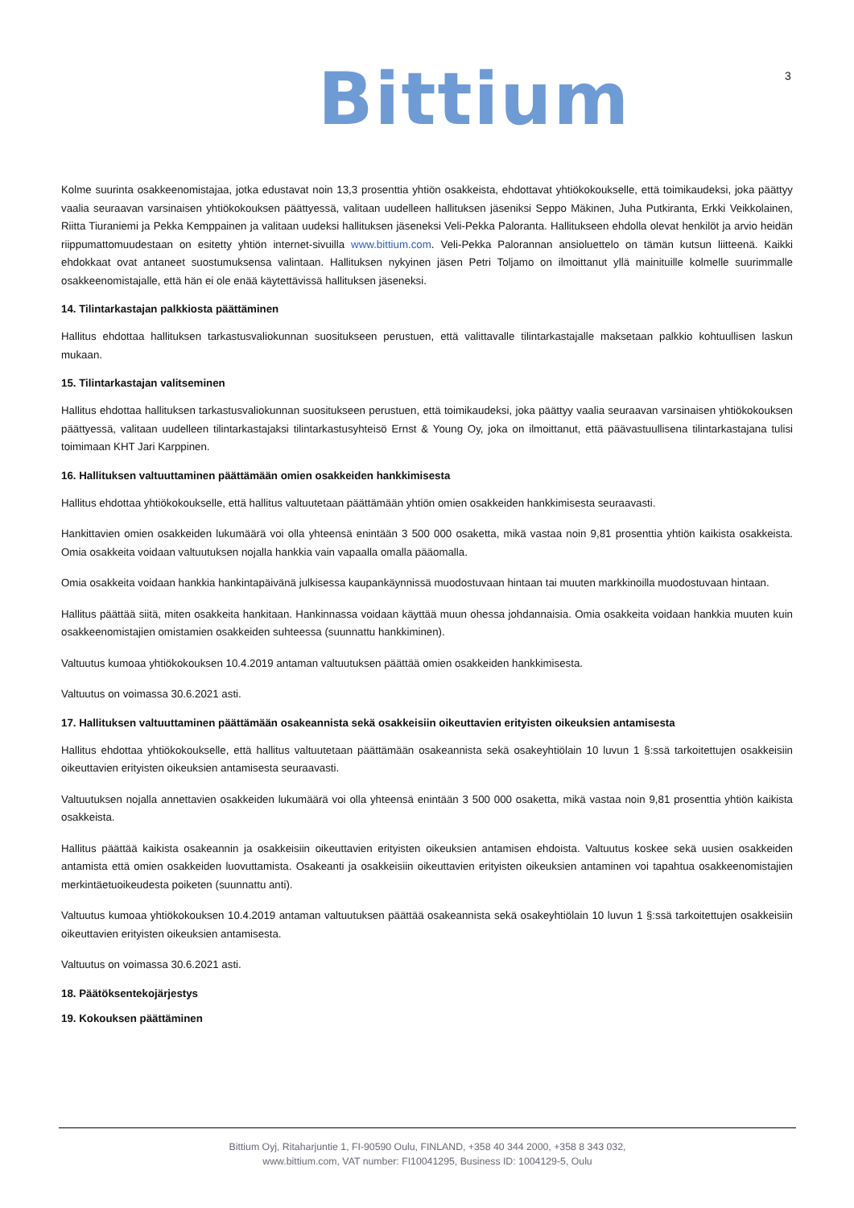Bittium 3
Kolme suurinta osakkeenomistajaa, jotka edustavat noin 13,3 prosenttia yhtiön osakkeista, ehdottavat yhtiökokoukselle, että toimikaudeksi, joka päättyy vaalia seuraavan varsinaisen yhtiökokouksen päättyessä, valitaan uudelleen hallituksen jäseniksi Seppo Mäkinen, Juha Putkiranta, Erkki Veikkolainen, Riitta Tiuraniemi ja Pekka Kemppainen ja valitaan uudeksi hallituksen jäseneksi Veli-Pekka Paloranta. Hallitukseen ehdolla olevat henkilöt ja arvio heidän riippumattomuudestaan on esitetty yhtiön internet-sivuilla www.bittium.com. Veli-Pekka Palorannan ansioluettelo on tämän kutsun liitteenä. Kaikki ehdokkaat ovat antaneet suostumuksensa valintaan. Hallituksen nykyinen jäsen Petri Toljamo on ilmoittanut yllä mainituille kolmelle suurimmalle osakkeenomistajalle, että hän ei ole enää käytettävissä hallituksen jäseneksi.
14. Tilintarkastajan palkkiosta päättäminen
Hallitus ehdottaa hallituksen tarkastusvaliokunnan suositukseen perustuen, että valittavalle tilintarkastajalle maksetaan palkkio kohtuullisen laskun mukaan.
15. Tilintarkastajan valitseminen
Hallitus ehdottaa hallituksen tarkastusvaliokunnan suositukseen perustuen, että toimikaudeksi, joka päättyy vaalia seuraavan varsinaisen yhtiökokouksen päättyessä, valitaan uudelleen tilintarkastajaksi tilintarkastusyhteisö Ernst & Young Oy, joka on ilmoittanut, että päävastuullisena tilintarkastajana tulisi toimimaan KHT Jari Karppinen.
16. Hallituksen valtuuttaminen päättämään omien osakkeiden hankkimisesta
Hallitus ehdottaa yhtiökokoukselle, että hallitus valtuutetaan päättämään yhtiön omien osakkeiden hankkimisesta seuraavasti.
Hankittavien omien osakkeiden lukumäärä voi olla yhteensä enintään 3 500 000 osaketta, mikä vastaa noin 9,81 prosenttia yhtiön kaikista osakkeista. Omia osakkeita voidaan valtuutuksen nojalla hankkia vain vapaalla omalla pääomalla.
Omia osakkeita voidaan hankkia hankintapäivänä julkisessa kaupankäynnissä muodostuvaan hintaan tai muuten markkinoilla muodostuvaan hintaan.
Hallitus päättää siitä, miten osakkeita hankitaan. Hankinnassa voidaan käyttää muun ohessa johdannaisia. Omia osakkeita voidaan hankkia muuten kuin osakkeenomistajien omistamien osakkeiden suhteessa (suunnattu hankkiminen).
Valtuutus kumoaa yhtiökokouksen 10.4.2019 antaman valtuutuksen päättää omien osakkeiden hankkimisesta.
Valtuutus on voimassa 30.6.2021 asti.
17. Hallituksen valtuuttaminen päättämään osakeannista sekä osakkeisiin oikeuttavien erityisten oikeuksien antamisesta
Hallitus ehdottaa yhtiökokoukselle, että hallitus valtuutetaan päättämään osakeannista sekä osakeyhtiölain 10 luvun 1 §:ssä tarkoitettujen osakkeisiin oikeuttavien erityisten oikeuksien antamisesta seuraavasti.
Valtuutuksen nojalla annettavien osakkeiden lukumäärä voi olla yhteensä enintään 3 500 000 osaketta, mikä vastaa noin 9,81 prosenttia yhtiön kaikista osakkeista.
Hallitus päättää kaikista osakeannin ja osakkeisiin oikeuttavien erityisten oikeuksien antamisen ehdoista. Valtuutus koskee sekä uusien osakkeiden antamista että omien osakkeiden luovuttamista. Osakeanti ja osakkeisiin oikeuttavien erityisten oikeuksien antaminen voi tapahtua osakkeenomistajien merkintäetuoikeudesta poiketen (suunnattu anti).
Valtuutus kumoaa yhtiökokouksen 10.4.2019 antaman valtuutuksen päättää osakeannista sekä osakeyhtiölain 10 luvun 1 §:ssä tarkoitettujen osakkeisiin oikeuttavien erityisten oikeuksien antamisesta.
Valtuutus on voimassa 30.6.2021 asti.
18. Päätöksentekojärjestys
19. Kokouksen päättäminen
Bittium Oyj, Ritaharjuntie 1, FI-90590 Oulu, FINLAND, +358 40 344 2000, +358 8 343 032,
www.bittium.com, VAT number: FI10041295, Business ID: 1004129-5, Oulu